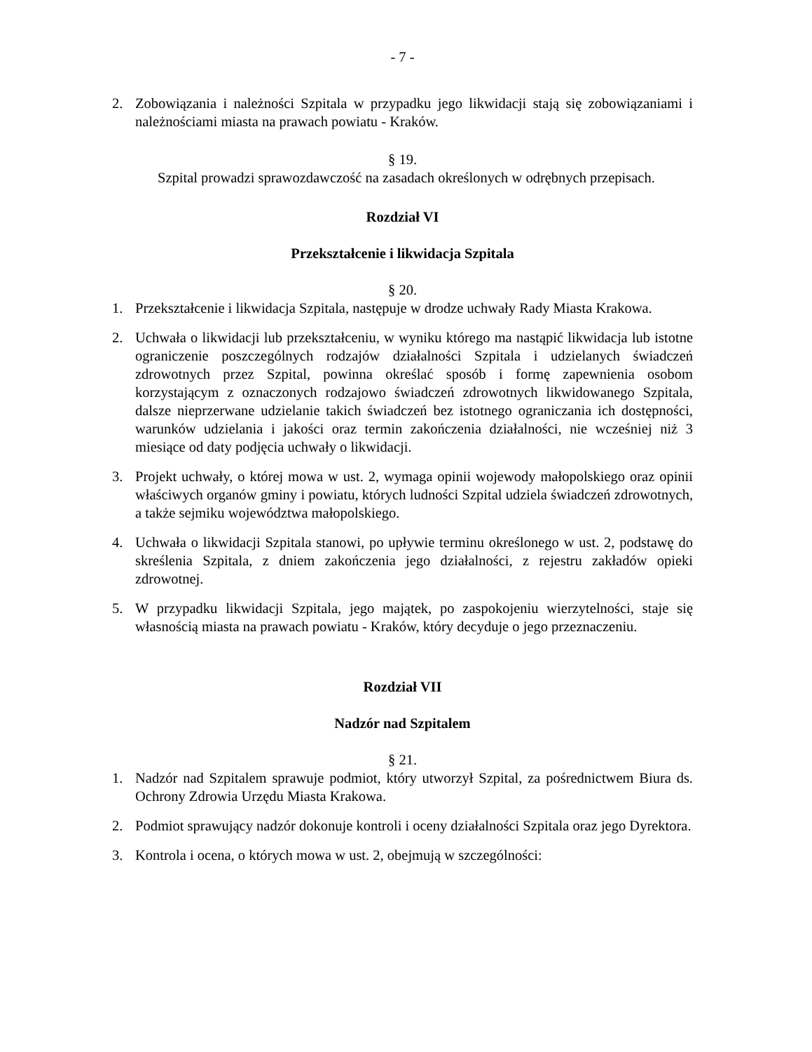- 7 -
2. Zobowiązania i należności Szpitala w przypadku jego likwidacji stają się zobowiązaniami i należnościami miasta na prawach powiatu - Kraków.
§ 19.
Szpital prowadzi sprawozdawczość na zasadach określonych w odrębnych przepisach.
Rozdział VI
Przekształcenie i likwidacja Szpitala
§ 20.
1. Przekształcenie i likwidacja Szpitala, następuje w drodze uchwały Rady Miasta Krakowa.
2. Uchwała o likwidacji lub przekształceniu, w wyniku którego ma nastąpić likwidacja lub istotne ograniczenie poszczególnych rodzajów działalności Szpitala i udzielanych świadczeń zdrowotnych przez Szpital, powinna określać sposób i formę zapewnienia osobom korzystającym z oznaczonych rodzajowo świadczeń zdrowotnych likwidowanego Szpitala, dalsze nieprzerwane udzielanie takich świadczeń bez istotnego ograniczania ich dostępności, warunków udzielania i jakości oraz termin zakończenia działalności, nie wcześniej niż 3 miesiące od daty podjęcia uchwały o likwidacji.
3. Projekt uchwały, o której mowa w ust. 2, wymaga opinii wojewody małopolskiego oraz opinii właściwych organów gminy i powiatu, których ludności Szpital udziela świadczeń zdrowotnych, a także sejmiku województwa małopolskiego.
4. Uchwała o likwidacji Szpitala stanowi, po upływie terminu określonego w ust. 2, podstawę do skreślenia Szpitala, z dniem zakończenia jego działalności, z rejestru zakładów opieki zdrowotnej.
5. W przypadku likwidacji Szpitala, jego majątek, po zaspokojeniu wierzytelności, staje się własnością miasta na prawach powiatu - Kraków, który decyduje o jego przeznaczeniu.
Rozdział VII
Nadzór nad Szpitalem
§ 21.
1. Nadzór nad Szpitalem sprawuje podmiot, który utworzył Szpital, za pośrednictwem Biura ds. Ochrony Zdrowia Urzędu Miasta Krakowa.
2. Podmiot sprawujący nadzór dokonuje kontroli i oceny działalności Szpitala oraz jego Dyrektora.
3. Kontrola i ocena, o których mowa w ust. 2, obejmują w szczególności: